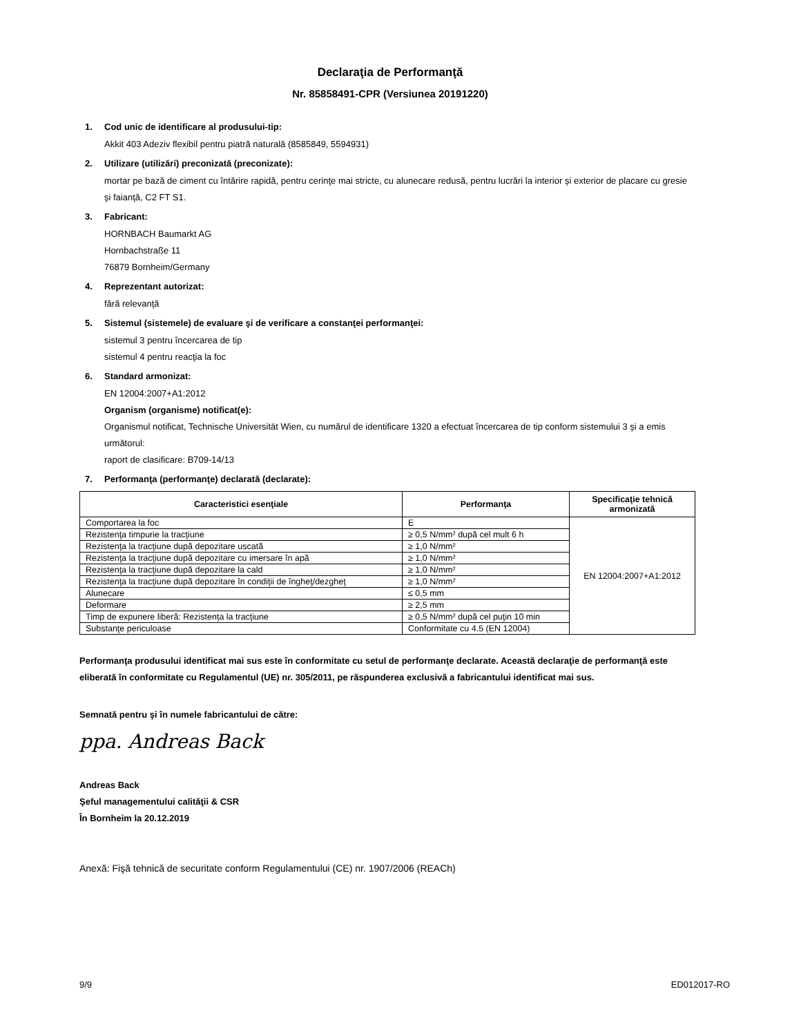Declaraţia de Performanţă
Nr. 85858491-CPR (Versiunea 20191220)
1. Cod unic de identificare al produsului-tip:
Akkit 403 Adeziv flexibil pentru piatră naturală (8585849, 5594931)
2. Utilizare (utilizări) preconizată (preconizate):
mortar pe bază de ciment cu întărire rapidă, pentru cerinţe mai stricte, cu alunecare redusă, pentru lucrări la interior şi exterior de placare cu gresie şi faianţă, C2 FT S1.
3. Fabricant:
HORNBACH Baumarkt AG
Hornbachstraße 11
76879 Bornheim/Germany
4. Reprezentant autorizat:
fără relevanţă
5. Sistemul (sistemele) de evaluare şi de verificare a constanţei performanţei:
sistemul 3 pentru încercarea de tip
sistemul 4 pentru reacţia la foc
6. Standard armonizat:
EN 12004:2007+A1:2012
Organism (organisme) notificat(e):
Organismul notificat, Technische Universität Wien, cu numărul de identificare 1320 a efectuat încercarea de tip conform sistemului 3 şi a emis următorul:
raport de clasificare: B709-14/13
7. Performanţa (performanţe) declarată (declarate):
| Caracteristici esenţiale | Performanţa | Specificaţie tehnică armonizată |
| --- | --- | --- |
| Comportarea la foc | E | EN 12004:2007+A1:2012 |
| Rezistenţa timpurie la tracţiune | ≥ 0,5 N/mm² după cel mult 6 h | |
| Rezistenţa la tracţiune după depozitare uscată | ≥ 1,0 N/mm² | |
| Rezistenţa la tracţiune după depozitare cu imersare în apă | ≥ 1,0 N/mm² | |
| Rezistenţa la tracţiune după depozitare la cald | ≥ 1,0 N/mm² | |
| Rezistenţa la tracţiune după depozitare în condiţii de îngheţ/dezgheţ | ≥ 1,0 N/mm² | |
| Alunecare | ≤ 0,5 mm | |
| Deformare | ≥ 2,5 mm | |
| Timp de expunere liberă: Rezistenţa la tracţiune | ≥ 0,5 N/mm² după cel puţin 10 min | |
| Substanţe periculoase | Conformitate cu 4.5 (EN 12004) | |
Performanţa produsului identificat mai sus este în conformitate cu setul de performanţe declarate. Această declaraţie de performanţă este eliberată în conformitate cu Regulamentul (UE) nr. 305/2011, pe răspunderea exclusivă a fabricantului identificat mai sus.
Semnată pentru şi în numele fabricantului de către:
ppa. Andreas Back
Andreas Back
Şeful managementului calităţii & CSR
În Bornheim la 20.12.2019
Anexă: Fişă tehnică de securitate conform Regulamentului (CE) nr. 1907/2006 (REACh)
9/9 ED012017-RO